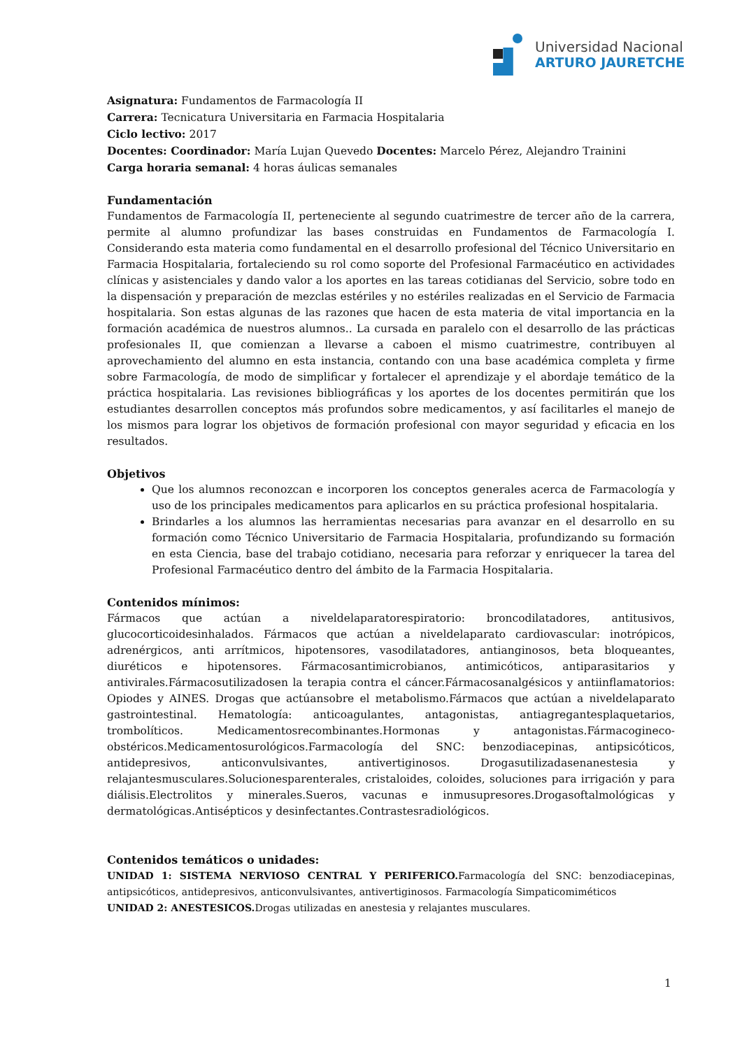Universidad Nacional
ARTURO JAURETCHE
Asignatura: Fundamentos de Farmacología II
Carrera: Tecnicatura Universitaria en Farmacia Hospitalaria
Ciclo lectivo: 2017
Docentes: Coordinador: María Lujan Quevedo Docentes: Marcelo Pérez, Alejandro Trainini
Carga horaria semanal: 4 horas áulicas semanales
Fundamentación
Fundamentos de Farmacología II, perteneciente al segundo cuatrimestre de tercer año de la carrera, permite al alumno profundizar las bases construidas en Fundamentos de Farmacología I. Considerando esta materia como fundamental en el desarrollo profesional del Técnico Universitario en Farmacia Hospitalaria, fortaleciendo su rol como soporte del Profesional Farmacéutico en actividades clínicas y asistenciales y dando valor a los aportes en las tareas cotidianas del Servicio, sobre todo en la dispensación y preparación de mezclas estériles y no estériles realizadas en el Servicio de Farmacia hospitalaria. Son estas algunas de las razones que hacen de esta materia de vital importancia en la formación académica de nuestros alumnos.. La cursada en paralelo con el desarrollo de las prácticas profesionales II, que comienzan a llevarse a caboen el mismo cuatrimestre, contribuyen al aprovechamiento del alumno en esta instancia, contando con una base académica completa y firme sobre Farmacología, de modo de simplificar y fortalecer el aprendizaje y el abordaje temático de la práctica hospitalaria. Las revisiones bibliográficas y los aportes de los docentes permitirán que los estudiantes desarrollen conceptos más profundos sobre medicamentos, y así facilitarles el manejo de los mismos para lograr los objetivos de formación profesional con mayor seguridad y eficacia en los resultados.
Objetivos
Que los alumnos reconozcan e incorporen los conceptos generales acerca de Farmacología y uso de los principales medicamentos para aplicarlos en su práctica profesional hospitalaria.
Brindarles a los alumnos las herramientas necesarias para avanzar en el desarrollo en su formación como Técnico Universitario de Farmacia Hospitalaria, profundizando su formación en esta Ciencia, base del trabajo cotidiano, necesaria para reforzar y enriquecer la tarea del Profesional Farmacéutico dentro del ámbito de la Farmacia Hospitalaria.
Contenidos mínimos:
Fármacos que actúan a niveldelaparatorespiratorio: broncodilatadores, antitusivos, glucocorticoidesinhalados. Fármacos que actúan a niveldelaparato cardiovascular: inotrópicos, adrenérgicos, anti arrítmicos, hipotensores, vasodilatadores, antianginosos, beta bloqueantes, diuréticos e hipotensores. Fármacosantimicrobianos, antimicóticos, antiparasitarios y antivirales.Fármacosutilizadosen la terapia contra el cáncer.Fármacosanalgésicos y antiinflamatorios: Opiodes y AINES. Drogas que actúansobre el metabolismo.Fármacos que actúan a niveldelaparato gastrointestinal. Hematología: anticoagulantes, antagonistas, antiagregantesplaquetarios, trombolíticos. Medicamentosrecombinantes.Hormonas y antagonistas.Fármacogineco-obstéricos.Medicamentosurológicos.Farmacología del SNC: benzodiacepinas, antipsicóticos, antidepresivos, anticonvulsivantes, antivertiginosos. Drogasutilizadasenanestesia y relajantesmusculares.Solucionesparenterales, cristaloides, coloides, soluciones para irrigación y para diálisis.Electrolitos y minerales.Sueros, vacunas e inmusupresores.Drogasoftalmológicas y dermatológicas.Antisépticos y desinfectantes.Contrastesradiológicos.
Contenidos temáticos o unidades:
UNIDAD 1: SISTEMA NERVIOSO CENTRAL Y PERIFERICO. Farmacología del SNC: benzodiacepinas, antipsicóticos, antidepresivos, anticonvulsivantes, antivertiginosos. Farmacología Simpaticomiméticos
UNIDAD 2: ANESTESICOS. Drogas utilizadas en anestesia y relajantes musculares.
1